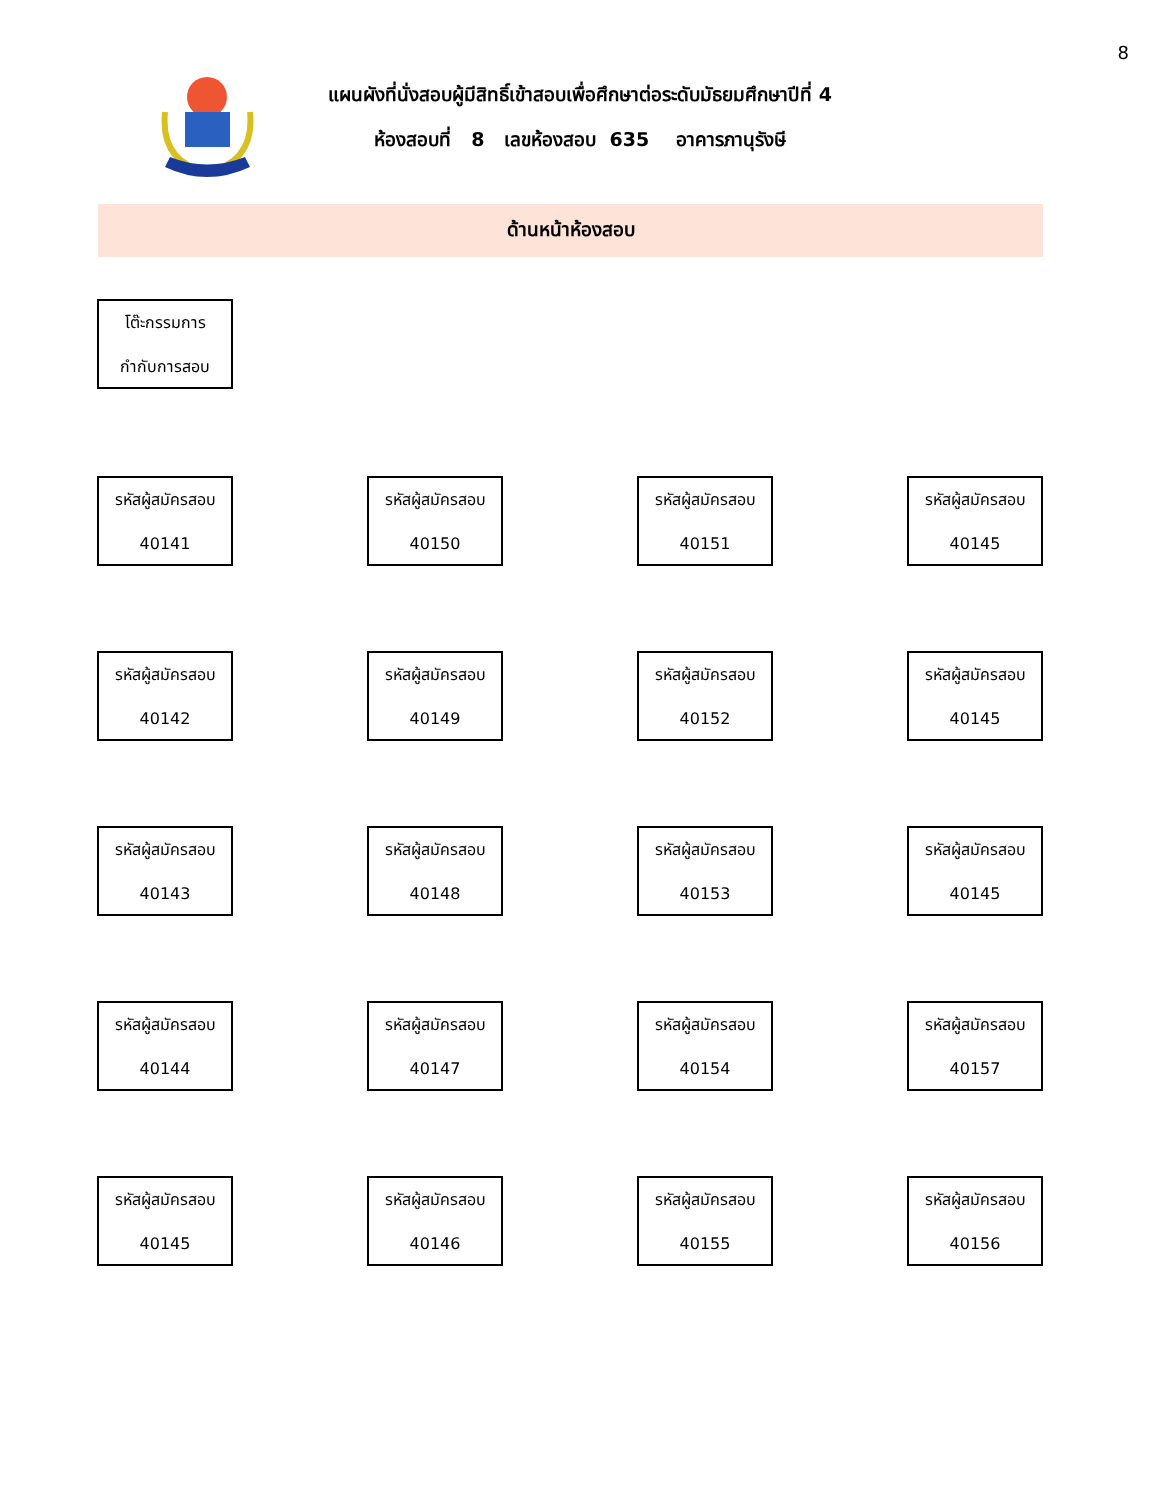8
แผนผังที่นั่งสอบผู้มีสิทธิ์เข้าสอบเพื่อศึกษาต่อระดับมัธยมศึกษาปีที่ 4
ห้องสอบที่ 8 เลขห้องสอบ 635 อาคารภานุรังษี
ด้านหน้าห้องสอบ
โต๊ะกรรมการ
กำกับการสอบ
รหัสผู้สมัครสอบ
40141
รหัสผู้สมัครสอบ
40150
รหัสผู้สมัครสอบ
40151
รหัสผู้สมัครสอบ
40145
รหัสผู้สมัครสอบ
40142
รหัสผู้สมัครสอบ
40149
รหัสผู้สมัครสอบ
40152
รหัสผู้สมัครสอบ
40145
รหัสผู้สมัครสอบ
40143
รหัสผู้สมัครสอบ
40148
รหัสผู้สมัครสอบ
40153
รหัสผู้สมัครสอบ
40145
รหัสผู้สมัครสอบ
40144
รหัสผู้สมัครสอบ
40147
รหัสผู้สมัครสอบ
40154
รหัสผู้สมัครสอบ
40157
รหัสผู้สมัครสอบ
40145
รหัสผู้สมัครสอบ
40146
รหัสผู้สมัครสอบ
40155
รหัสผู้สมัครสอบ
40156